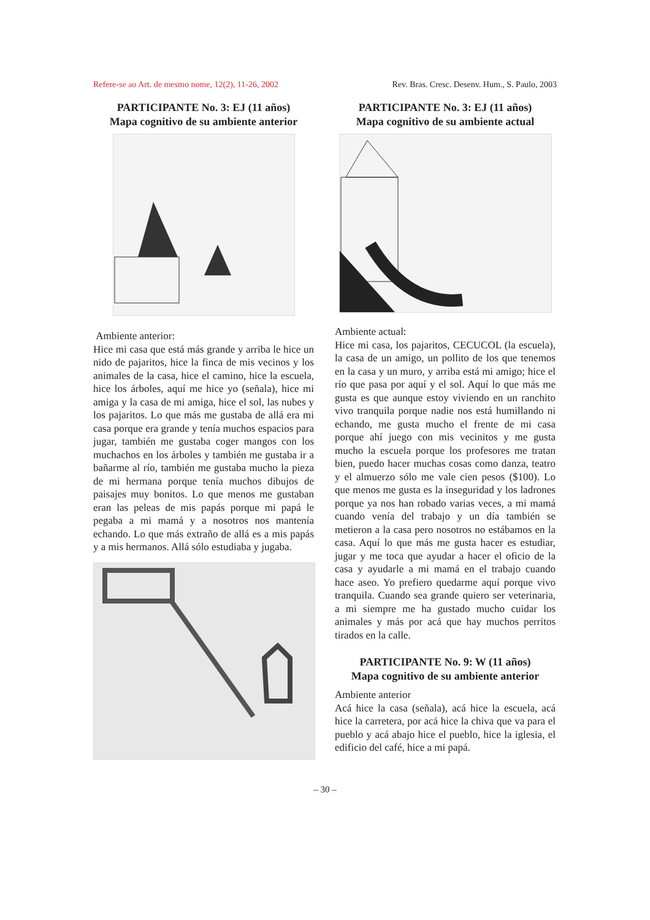Refere-se ao Art. de mesmo nome, 12(2), 11-26, 2002 Rev. Bras. Cresc. Desenv. Hum., S. Paulo, 2003
PARTICIPANTE No. 3: EJ (11 años)
Mapa cognitivo de su ambiente anterior
Ambiente anterior:
Hice mi casa que está más grande y arriba le hice un nido de pajaritos, hice la finca de mis vecinos y los animales de la casa, hice el camino, hice la escuela, hice los árboles, aquí me hice yo (señala), hice mi amiga y la casa de mi amiga, hice el sol, las nubes y los pajaritos. Lo que más me gustaba de allá era mi casa porque era grande y tenía muchos espacios para jugar, también me gustaba coger mangos con los muchachos en los árboles y también me gustaba ir a bañarme al río, también me gustaba mucho la pieza de mi hermana porque tenía muchos dibujos de paisajes muy bonitos. Lo que menos me gustaban eran las peleas de mis papás porque mi papá le pegaba a mi mamá y a nosotros nos mantenía echando. Lo que más extraño de allá es a mis papás y a mis hermanos. Allá sólo estudiaba y jugaba.
PARTICIPANTE No. 3: EJ (11 años)
Mapa cognitivo de su ambiente actual
Ambiente actual:
Hice mi casa, los pajaritos, CECUCOL (la escuela), la casa de un amigo, un pollito de los que tenemos en la casa y un muro, y arriba está mi amigo; hice el río que pasa por aquí y el sol. Aquí lo que más me gusta es que aunque estoy viviendo en un ranchito vivo tranquila porque nadie nos está humillando ni echando, me gusta mucho el frente de mi casa porque ahí juego con mis vecinitos y me gusta mucho la escuela porque los profesores me tratan bien, puedo hacer muchas cosas como danza, teatro y el almuerzo sólo me vale cien pesos ($100). Lo que menos me gusta es la inseguridad y los ladrones porque ya nos han robado varias veces, a mi mamá cuando venía del trabajo y un día también se metieron a la casa pero nosotros no estábamos en la casa. Aquí lo que más me gusta hacer es estudiar, jugar y me toca que ayudar a hacer el oficio de la casa y ayudarle a mi mamá en el trabajo cuando hace aseo. Yo prefiero quedarme aquí porque vivo tranquila. Cuando sea grande quiero ser veterinaria, a mi siempre me ha gustado mucho cuidar los animales y más por acá que hay muchos perritos tirados en la calle.
PARTICIPANTE No. 9: W (11 años)
Mapa cognitivo de su ambiente anterior
Ambiente anterior
Acá hice la casa (señala), acá hice la escuela, acá hice la carretera, por acá hice la chiva que va para el pueblo y acá abajo hice el pueblo, hice la iglesia, el edificio del café, hice a mi papá.
– 30 –